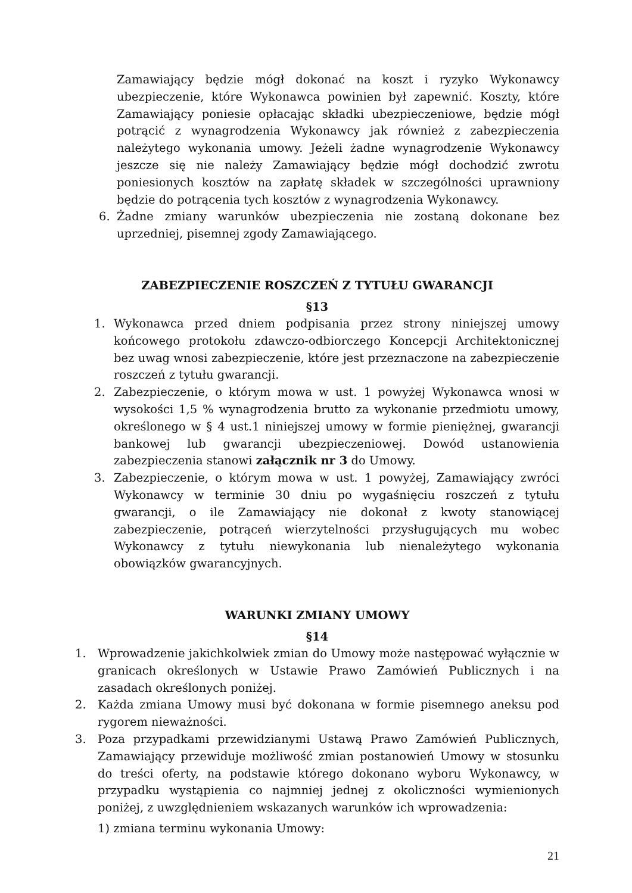Zamawiający będzie mógł dokonać na koszt i ryzyko Wykonawcy ubezpieczenie, które Wykonawca powinien był zapewnić. Koszty, które Zamawiający poniesie opłacając składki ubezpieczeniowe, będzie mógł potrącić z wynagrodzenia Wykonawcy jak również z zabezpieczenia należytego wykonania umowy. Jeżeli żadne wynagrodzenie Wykonawcy jeszcze się nie należy Zamawiający będzie mógł dochodzić zwrotu poniesionych kosztów na zapłatę składek w szczególności uprawniony będzie do potrącenia tych kosztów z wynagrodzenia Wykonawcy.
6. Żadne zmiany warunków ubezpieczenia nie zostaną dokonane bez uprzedniej, pisemnej zgody Zamawiającego.
ZABEZPIECZENIE ROSZCZEŃ Z TYTUŁU GWARANCJI
§13
1. Wykonawca przed dniem podpisania przez strony niniejszej umowy końcowego protokołu zdawczo-odbiorczego Koncepcji Architektonicznej bez uwag wnosi zabezpieczenie, które jest przeznaczone na zabezpieczenie roszczeń z tytułu gwarancji.
2. Zabezpieczenie, o którym mowa w ust. 1 powyżej Wykonawca wnosi w wysokości 1,5 % wynagrodzenia brutto za wykonanie przedmiotu umowy, określonego w § 4 ust.1 niniejszej umowy w formie pieniężnej, gwarancji bankowej lub gwarancji ubezpieczeniowej. Dowód ustanowienia zabezpieczenia stanowi załącznik nr 3 do Umowy.
3. Zabezpieczenie, o którym mowa w ust. 1 powyżej, Zamawiający zwróci Wykonawcy w terminie 30 dniu po wygaśnięciu roszczeń z tytułu gwarancji, o ile Zamawiający nie dokonał z kwoty stanowiącej zabezpieczenie, potrąceń wierzytelności przysługujących mu wobec Wykonawcy z tytułu niewykonania lub nienależytego wykonania obowiązków gwarancyjnych.
WARUNKI ZMIANY UMOWY
§14
1. Wprowadzenie jakichkolwiek zmian do Umowy może następować wyłącznie w granicach określonych w Ustawie Prawo Zamówień Publicznych i na zasadach określonych poniżej.
2. Każda zmiana Umowy musi być dokonana w formie pisemnego aneksu pod rygorem nieważności.
3. Poza przypadkami przewidzianymi Ustawą Prawo Zamówień Publicznych, Zamawiający przewiduje możliwość zmian postanowień Umowy w stosunku do treści oferty, na podstawie którego dokonano wyboru Wykonawcy, w przypadku wystąpienia co najmniej jednej z okoliczności wymienionych poniżej, z uwzględnieniem wskazanych warunków ich wprowadzenia:
1) zmiana terminu wykonania Umowy:
21